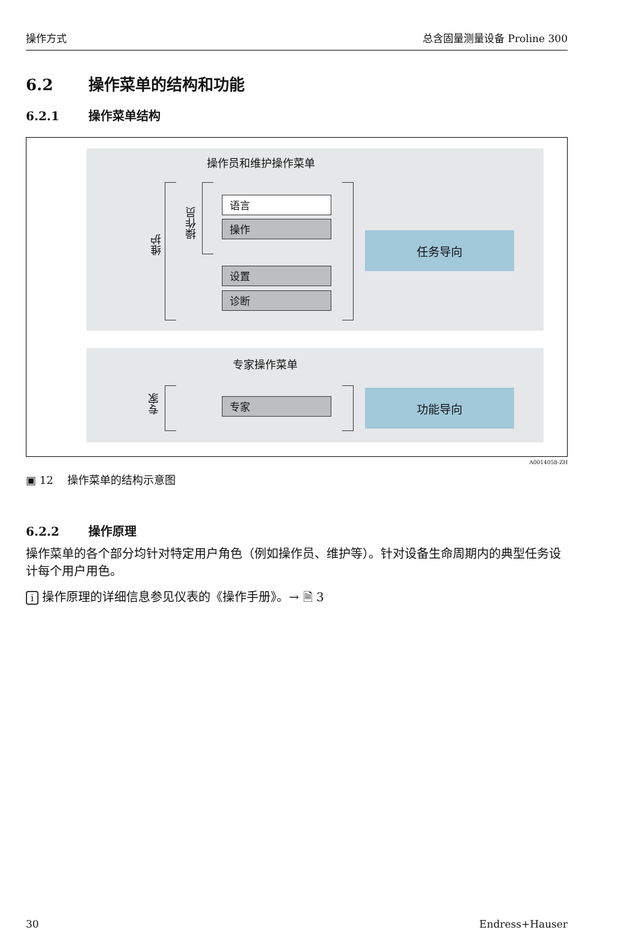操作方式 总含固量测量设备 Proline 300
6.2 操作菜单的结构和功能
6.2.1 操作菜单结构
操作员和维护操作菜单
维护
操作员
语言
操作
设置
诊断
任务导向
专家操作菜单
专家
专家
功能导向
A0014058-ZH
▣ 12 操作菜单的结构示意图
6.2.2 操作原理
操作菜单的各个部分均针对特定用户角色（例如操作员、维护等）。针对设备生命周期内的典型任务设计每个用户用色。
i 操作原理的详细信息参见仪表的《操作手册》。→ 🗎 3
30 Endress+Hauser